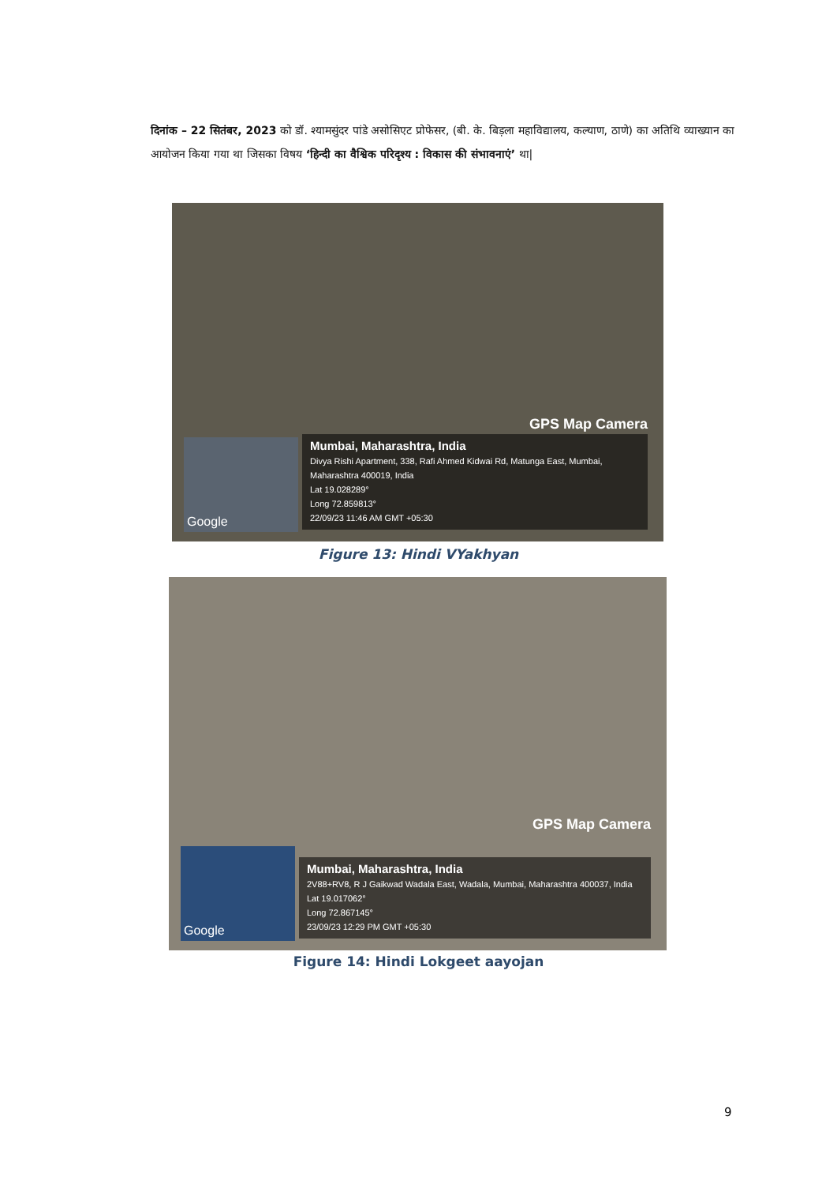दिनांक – 22 सितंबर, 2023 को डॉ. श्यामसुंदर पांडे असोसिएट प्रोफेसर, (बी. के. बिड़ला महाविद्यालय, कल्याण, ठाणे) का अतिथि व्याख्यान का आयोजन किया गया था जिसका विषय ‘हिन्दी का वैश्विक परिदृश्य : विकास की संभावनाएं’ था|
GPS Map Camera
Google
Mumbai, Maharashtra, India
Divya Rishi Apartment, 338, Rafi Ahmed Kidwai Rd, Matunga East, Mumbai, Maharashtra 400019, India
Lat 19.028289°
Long 72.859813°
22/09/23 11:46 AM GMT +05:30
Figure 13: Hindi VYakhyan
GPS Map Camera
Google
Mumbai, Maharashtra, India
2V88+RV8, R J Gaikwad Wadala East, Wadala, Mumbai, Maharashtra 400037, India
Lat 19.017062°
Long 72.867145°
23/09/23 12:29 PM GMT +05:30
Figure 14: Hindi Lokgeet aayojan
9